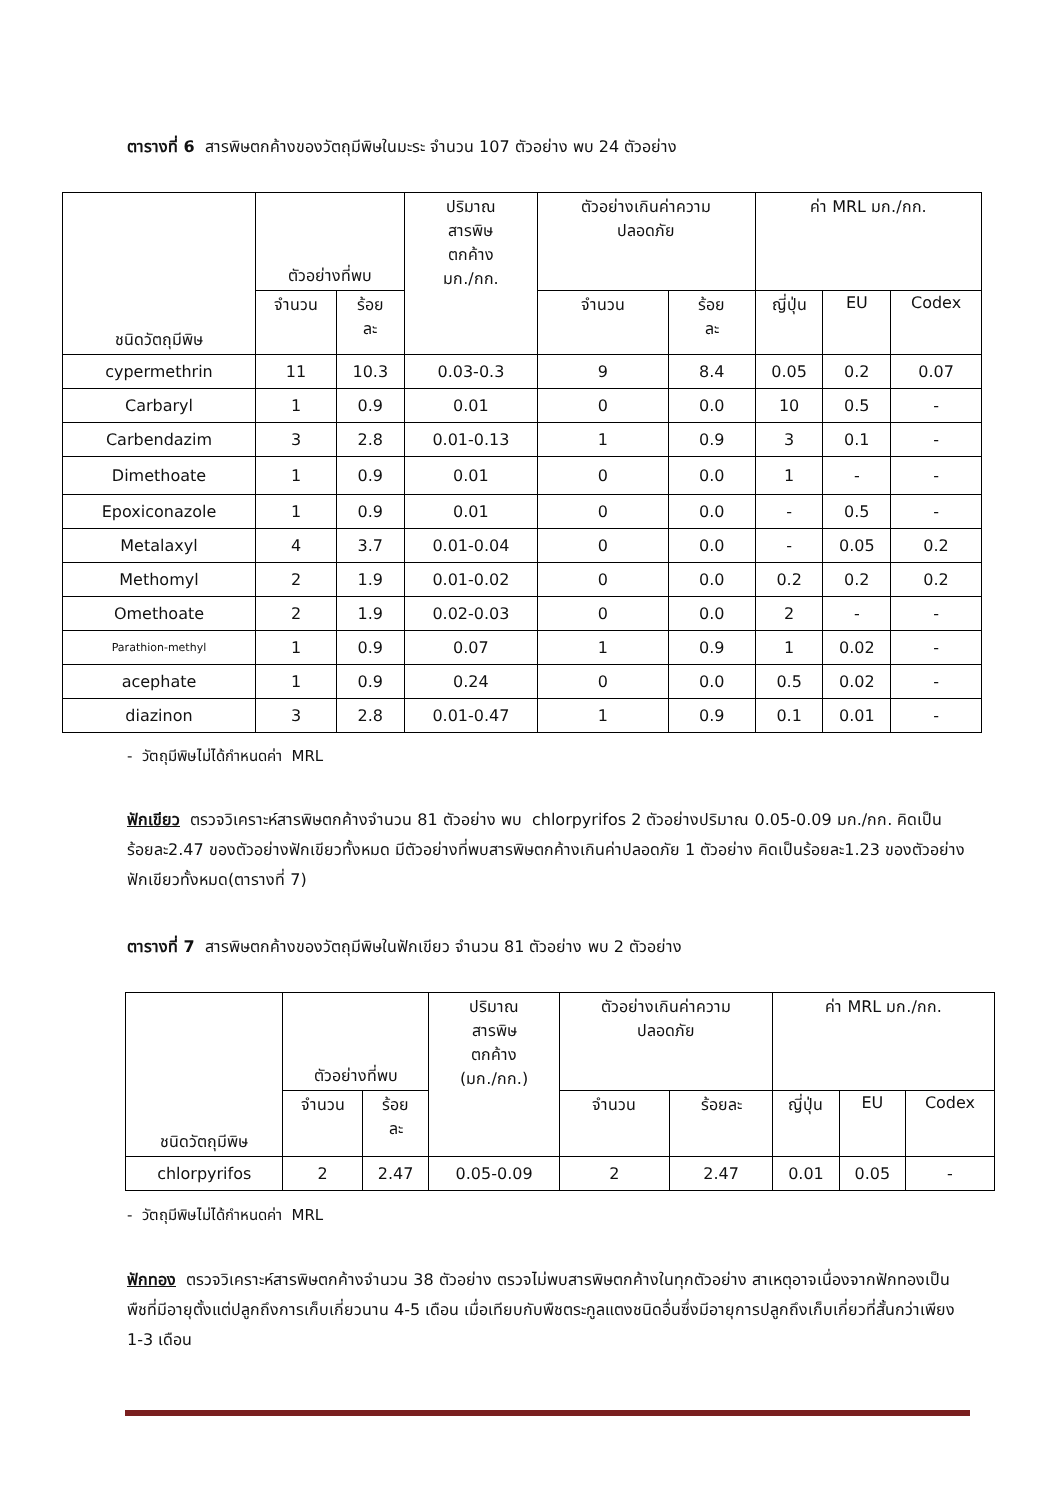ตารางที่ 6 สารพิษตกค้างของวัตถุมีพิษในมะระ จำนวน 107 ตัวอย่าง พบ 24 ตัวอย่าง
| ชนิดวัตถุมีพิษ | ตัวอย่างที่พบ | | ปริมาณ สารพิษ ตกค้าง มก./กก. | ตัวอย่างเกินค่าความ ปลอดภัย | | ค่า MRL มก./กก. | | |
| --- | --- | --- | --- | --- | --- | --- | --- | --- |
| | จำนวน | ร้อย ละ | | จำนวน | ร้อย ละ | ญี่ปุ่น | EU | Codex |
| cypermethrin | 11 | 10.3 | 0.03-0.3 | 9 | 8.4 | 0.05 | 0.2 | 0.07 |
| Carbaryl | 1 | 0.9 | 0.01 | 0 | 0.0 | 10 | 0.5 | - |
| Carbendazim | 3 | 2.8 | 0.01-0.13 | 1 | 0.9 | 3 | 0.1 | - |
| Dimethoate | 1 | 0.9 | 0.01 | 0 | 0.0 | 1 | - | - |
| Epoxiconazole | 1 | 0.9 | 0.01 | 0 | 0.0 | - | 0.5 | - |
| Metalaxyl | 4 | 3.7 | 0.01-0.04 | 0 | 0.0 | - | 0.05 | 0.2 |
| Methomyl | 2 | 1.9 | 0.01-0.02 | 0 | 0.0 | 0.2 | 0.2 | 0.2 |
| Omethoate | 2 | 1.9 | 0.02-0.03 | 0 | 0.0 | 2 | - | - |
| Parathion-methyl | 1 | 0.9 | 0.07 | 1 | 0.9 | 1 | 0.02 | - |
| acephate | 1 | 0.9 | 0.24 | 0 | 0.0 | 0.5 | 0.02 | - |
| diazinon | 3 | 2.8 | 0.01-0.47 | 1 | 0.9 | 0.1 | 0.01 | - |
- วัตถุมีพิษไม่ได้กำหนดค่า MRL
ฟักเขียว ตรวจวิเคราะห์สารพิษตกค้างจำนวน 81 ตัวอย่าง พบ chlorpyrifos 2 ตัวอย่างปริมาณ 0.05-0.09 มก./กก. คิดเป็นร้อยละ2.47 ของตัวอย่างฟักเขียวทั้งหมด มีตัวอย่างที่พบสารพิษตกค้างเกินค่าปลอดภัย 1 ตัวอย่าง คิดเป็นร้อยละ1.23 ของตัวอย่างฟักเขียวทั้งหมด(ตารางที่ 7)
ตารางที่ 7 สารพิษตกค้างของวัตถุมีพิษในฟักเขียว จำนวน 81 ตัวอย่าง พบ 2 ตัวอย่าง
| ชนิดวัตถุมีพิษ | ตัวอย่างที่พบ | | ปริมาณ สารพิษ ตกค้าง (มก./กก.) | ตัวอย่างเกินค่าความ ปลอดภัย | | ค่า MRL มก./กก. | | |
| --- | --- | --- | --- | --- | --- | --- | --- | --- |
| | จำนวน | ร้อย ละ | | จำนวน | ร้อยละ | ญี่ปุ่น | EU | Codex |
| chlorpyrifos | 2 | 2.47 | 0.05-0.09 | 2 | 2.47 | 0.01 | 0.05 | - |
- วัตถุมีพิษไม่ได้กำหนดค่า MRL
ฟักทอง ตรวจวิเคราะห์สารพิษตกค้างจำนวน 38 ตัวอย่าง ตรวจไม่พบสารพิษตกค้างในทุกตัวอย่าง สาเหตุอาจเนื่องจากฟักทองเป็นพืชที่มีอายุตั้งแต่ปลูกถึงการเก็บเกี่ยวนาน 4-5 เดือน เมื่อเทียบกับพืชตระกูลแตงชนิดอื่นซึ่งมีอายุการปลูกถึงเก็บเกี่ยวที่สั้นกว่าเพียง 1-3 เดือน